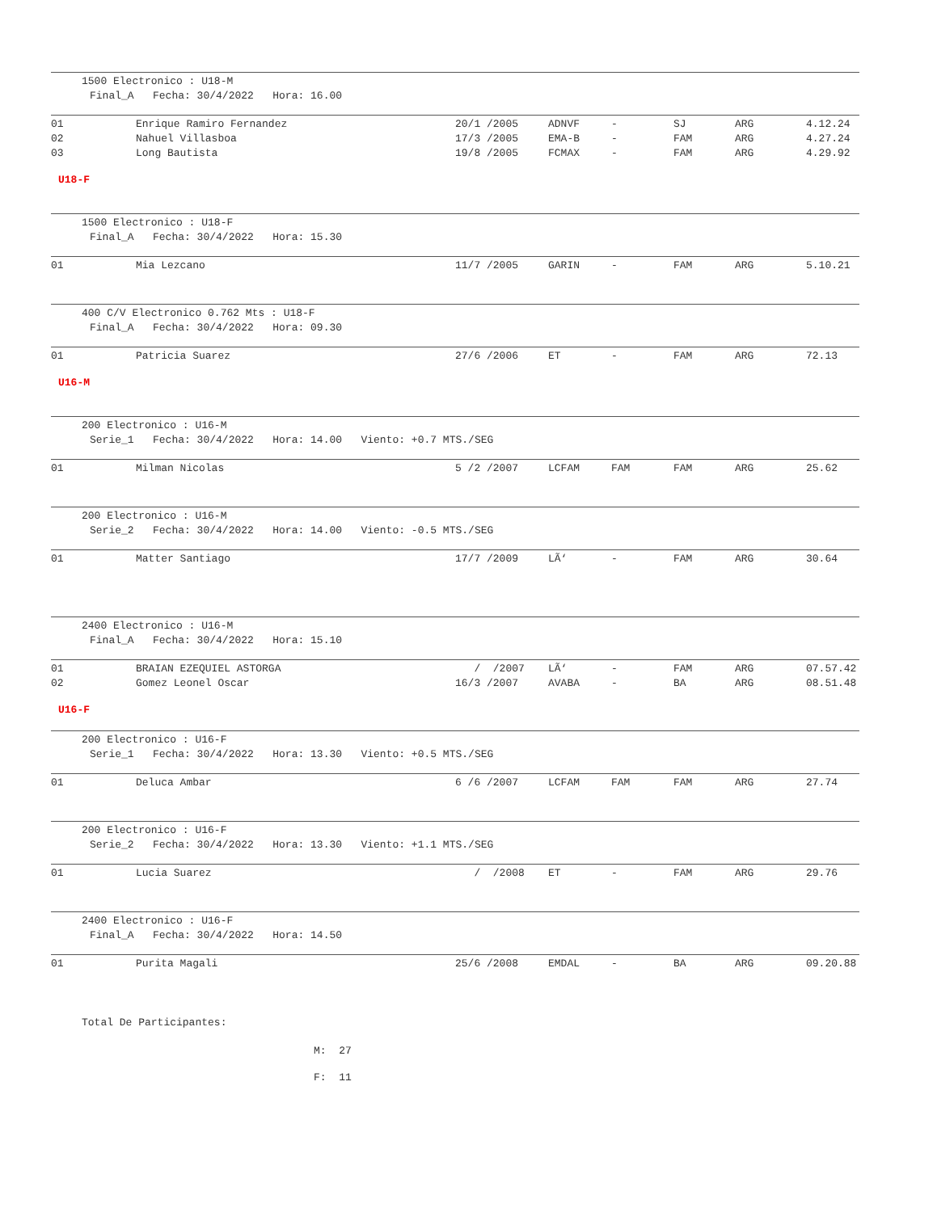1500 Electronico : U18-M
Final_A Fecha: 30/4/2022 Hora: 16.00
| 01 | Enrique Ramiro Fernandez | 20/1 /2005 | ADNVF | - | SJ | ARG | 4.12.24 |
| 02 | Nahuel Villasboa | 17/3 /2005 | EMA-B | - | FAM | ARG | 4.27.24 |
| 03 | Long Bautista | 19/8 /2005 | FCMAX | - | FAM | ARG | 4.29.92 |
U18-F
1500 Electronico : U18-F
Final_A Fecha: 30/4/2022 Hora: 15.30
| 01 | Mia Lezcano | 11/7 /2005 | GARIN | - | FAM | ARG | 5.10.21 |
400 C/V Electronico 0.762 Mts : U18-F
Final_A Fecha: 30/4/2022 Hora: 09.30
| 01 | Patricia Suarez | 27/6 /2006 | ET | - | FAM | ARG | 72.13 |
U16-M
200 Electronico : U16-M
Serie_1 Fecha: 30/4/2022 Hora: 14.00 Viento: +0.7 MTS./SEG
| 01 | Milman Nicolas | 5 /2 /2007 | LCFAM | FAM | FAM | ARG | 25.62 |
200 Electronico : U16-M
Serie_2 Fecha: 30/4/2022 Hora: 14.00 Viento: -0.5 MTS./SEG
| 01 | Matter Santiago | 17/7 /2009 | LÃ‘ | - | FAM | ARG | 30.64 |
2400 Electronico : U16-M
Final_A Fecha: 30/4/2022 Hora: 15.10
| 01 | BRAIAN EZEQUIEL ASTORGA | / /2007 | LÃ‘ | - | FAM | ARG | 07.57.42 |
| 02 | Gomez Leonel Oscar | 16/3 /2007 | AVABA | - | BA | ARG | 08.51.48 |
U16-F
200 Electronico : U16-F
Serie_1 Fecha: 30/4/2022 Hora: 13.30 Viento: +0.5 MTS./SEG
| 01 | Deluca Ambar | 6 /6 /2007 | LCFAM | FAM | FAM | ARG | 27.74 |
200 Electronico : U16-F
Serie_2 Fecha: 30/4/2022 Hora: 13.30 Viento: +1.1 MTS./SEG
| 01 | Lucia Suarez | / /2008 | ET | - | FAM | ARG | 29.76 |
2400 Electronico : U16-F
Final_A Fecha: 30/4/2022 Hora: 14.50
| 01 | Purita Magali | 25/6 /2008 | EMDAL | - | BA | ARG | 09.20.88 |
Total De Participantes:
M: 27
F: 11